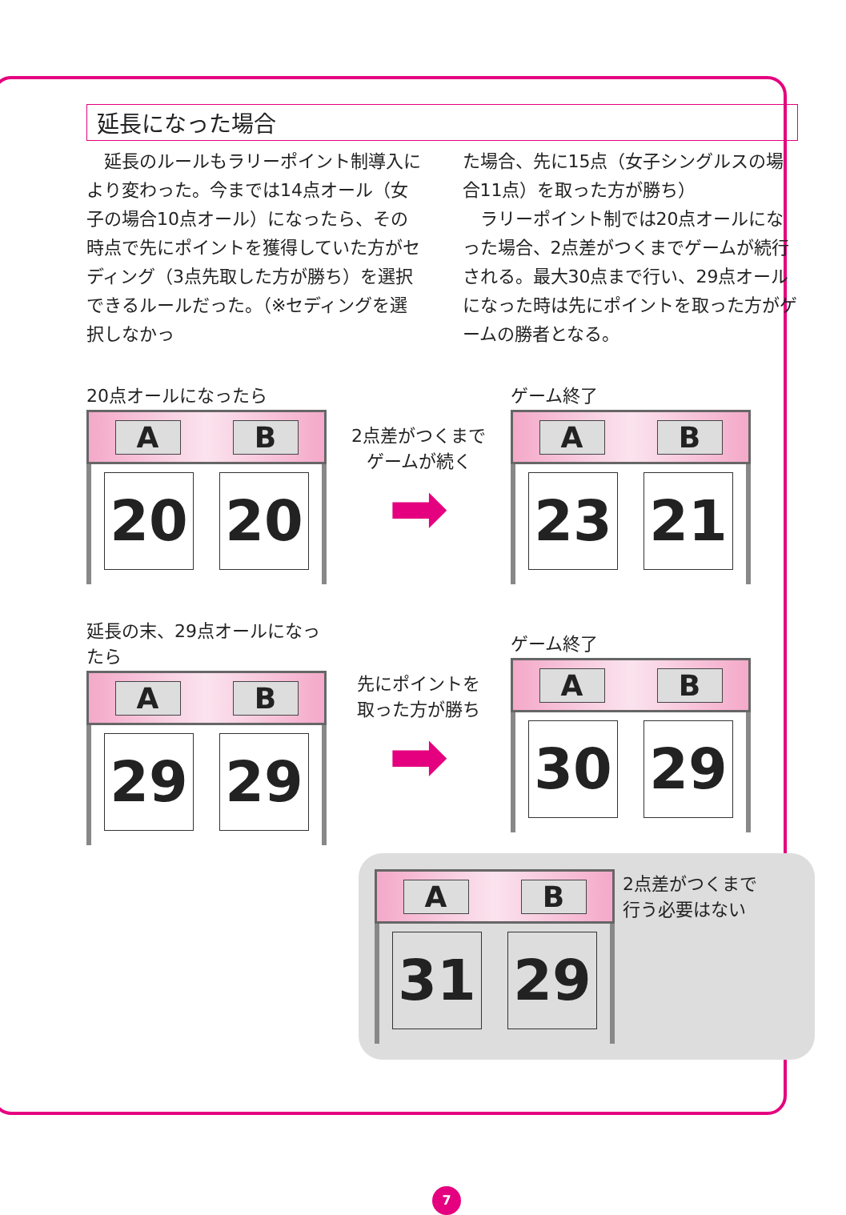延長になった場合
　延長のルールもラリーポイント制導入により変わった。今までは14点オール（女子の場合10点オール）になったら、その時点で先にポイントを獲得していた方がセディング（3点先取した方が勝ち）を選択できるルールだった。（※セディングを選択しなかっ
た場合、先に15点（女子シングルスの場合11点）を取った方が勝ち）
　ラリーポイント制では20点オールになった場合、2点差がつくまでゲームが続行される。最大30点まで行い、29点オールになった時は先にポイントを取った方がゲームの勝者となる。
20点オールになったら
A B
20 20
2点差がつくまで
ゲームが続く
➡
ゲーム終了
A B
23 21
延長の末、29点オールになったら
A B
29 29
先にポイントを
取った方が勝ち
➡
ゲーム終了
A B
30 29
A B
31 29
2点差がつくまで
行う必要はない
7